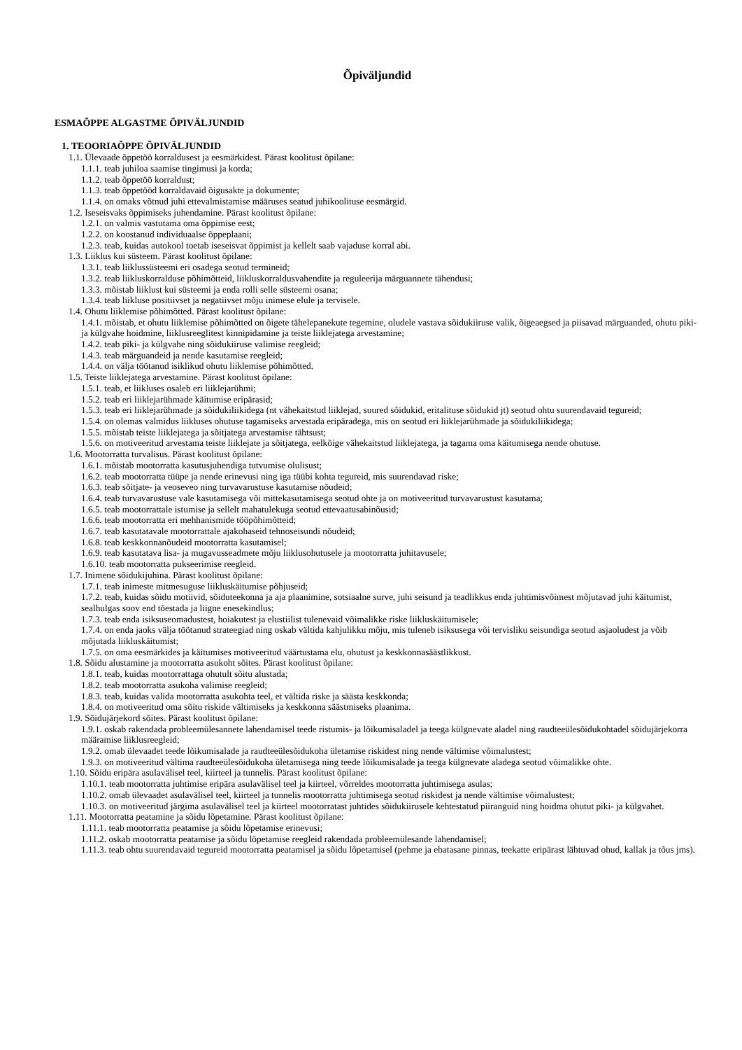Õpiväljundid
ESMAÕPPE ALGASTME ÕPIVÄLJUNDID
1. TEOORIAÕPPE ÕPIVÄLJUNDID
1.1. Ülevaade õppetöö korraldusest ja eesmärkidest. Pärast koolitust õpilane:
1.1.1. teab juhiloa saamise tingimusi ja korda;
1.1.2. teab õppetöö korraldust;
1.1.3. teab õppetööd korraldavaid õigusakte ja dokumente;
1.1.4. on omaks võtnud juhi ettevalmistamise määruses seatud juhikoolituse eesmärgid.
1.2. Iseseisvaks õppimiseks juhendamine. Pärast koolitust õpilane:
1.2.1. on valmis vastutama oma õppimise eest;
1.2.2. on koostanud individuaalse õppeplaani;
1.2.3. teab, kuidas autokool toetab iseseisvat õppimist ja kellelt saab vajaduse korral abi.
1.3. Liiklus kui süsteem. Pärast koolitust õpilane:
1.3.1. teab liiklussüsteemi eri osadega seotud termineid;
1.3.2. teab liikluskorralduse põhimõtteid, liikluskorraldusvahendite ja reguleerija märguannete tähendusi;
1.3.3. mõistab liiklust kui süsteemi ja enda rolli selle süsteemi osana;
1.3.4. teab liikluse positiivset ja negatiivset mõju inimese elule ja tervisele.
1.4. Ohutu liiklemise põhimõtted. Pärast koolitust õpilane:
1.4.1. mõistab, et ohutu liiklemise põhimõtted on õigete tähelepanekute tegemine, oludele vastava sõidukiiruse valik, õigeaegsed ja piisavad märguanded, ohutu piki- ja külgvahe hoidmine, liiklusreeglitest kinnipidamine ja teiste liiklejatega arvestamine;
1.4.2. teab piki- ja külgvahe ning sõidukiiruse valimise reegleid;
1.4.3. teab märguandeid ja nende kasutamise reegleid;
1.4.4. on välja töötanud isiklikud ohutu liiklemise põhimõtted.
1.5. Teiste liiklejatega arvestamine. Pärast koolitust õpilane:
1.5.1. teab, et liikluses osaleb eri liiklejarühmi;
1.5.2. teab eri liiklejarühmade käitumise eripärasid;
1.5.3. teab eri liiklejarühmade ja sõidukiliikidega (nt vähekaitstud liiklejad, suured sõidukid, eritalituse sõidukid jt) seotud ohtu suurendavaid tegureid;
1.5.4. on olemas valmidus liikluses ohutuse tagamiseks arvestada eripäradega, mis on seotud eri liiklejarühmade ja sõidukiliikidega;
1.5.5. mõistab teiste liiklejatega ja sõitjatega arvestamise tähtsust;
1.5.6. on motiveeritud arvestama teiste liiklejate ja sõitjatega, eelkõige vähekaitstud liiklejatega, ja tagama oma käitumisega nende ohutuse.
1.6. Mootorratta turvalisus. Pärast koolitust õpilane:
1.6.1. mõistab mootorratta kasutusjuhendiga tutvumise olulisust;
1.6.2. teab mootorratta tüüpe ja nende erinevusi ning iga tüübi kohta tegureid, mis suurendavad riske;
1.6.3. teab sõitjate- ja veoseveo ning turvavarustuse kasutamise nõudeid;
1.6.4. teab turvavarustuse vale kasutamisega või mittekasutamisega seotud ohte ja on motiveeritud turvavarustust kasutama;
1.6.5. teab mootorrattale istumise ja sellelt mahatulekuga seotud ettevaatusabinõusid;
1.6.6. teab mootorratta eri mehhanismide tööpõhimõtteid;
1.6.7. teab kasutatavale mootorrattale ajakohaseid tehnoseisundi nõudeid;
1.6.8. teab keskkonnanõudeid mootorratta kasutamisel;
1.6.9. teab kasutatava lisa- ja mugavusseadmete mõju liiklusohutusele ja mootorratta juhitavusele;
1.6.10. teab mootorratta pukseerimise reegleid.
1.7. Inimene sõidukijuhina. Pärast koolitust õpilane:
1.7.1. teab inimeste mitmesuguse liikluskäitumise põhjuseid;
1.7.2. teab, kuidas sõidu motiivid, sõiduteekonna ja aja plaanimine, sotsiaalne surve, juhi seisund ja teadlikkus enda juhtimisvõimest mõjutavad juhi käitumist, sealhulgas soov end tõestada ja liigne enesekindlus;
1.7.3. teab enda isiksuseomadustest, hoiakutest ja elustiilist tulenevaid võimalikke riske liikluskäitumisele;
1.7.4. on enda jaoks välja töötanud strateegiad ning oskab vältida kahjulikku mõju, mis tuleneb isiksusega või tervisliku seisundiga seotud asjaoludest ja võib mõjutada liikluskäitumist;
1.7.5. on oma eesmärkides ja käitumises motiveeritud väärtustama elu, ohutust ja keskkonnasäästlikkust.
1.8. Sõidu alustamine ja mootorratta asukoht sõites. Pärast koolitust õpilane:
1.8.1. teab, kuidas mootorrattaga ohutult sõitu alustada;
1.8.2. teab mootorratta asukoha valimise reegleid;
1.8.3. teab, kuidas valida mootorratta asukohta teel, et vältida riske ja säästa keskkonda;
1.8.4. on motiveeritud oma sõitu riskide vältimiseks ja keskkonna säästmiseks plaanima.
1.9. Sõidujärjekord sõites. Pärast koolitust õpilane:
1.9.1. oskab rakendada probleemülesannete lahendamisel teede ristumis- ja lõikumisaladel ja teega külgnevate aladel ning raudteeülesõidukohtadel sõidujärjekorra määramise liiklusreegleid;
1.9.2. omab ülevaadet teede lõikumisalade ja raudteeülesõidukoha ületamise riskidest ning nende vältimise võimalustest;
1.9.3. on motiveeritud vältima raudteeülesõidukoha ületamisega ning teede lõikumisalade ja teega külgnevate aladega seotud võimalikke ohte.
1.10. Sõidu eripära asulavälisel teel, kiirteel ja tunnelis. Pärast koolitust õpilane:
1.10.1. teab mootorratta juhtimise eripära asulavälisel teel ja kiirteel, võrreldes mootorratta juhtimisega asulas;
1.10.2. omab ülevaadet asulavälisel teel, kiirteel ja tunnelis mootorratta juhtimisega seotud riskidest ja nende vältimise võimalustest;
1.10.3. on motiveeritud järgima asulavälisel teel ja kiirteel mootorratast juhtides sõidukiirusele kehtestatud piiranguid ning hoidma ohutut piki- ja külgvahet.
1.11. Mootorratta peatamine ja sõidu lõpetamine. Pärast koolitust õpilane:
1.11.1. teab mootorratta peatamise ja sõidu lõpetamise erinevusi;
1.11.2. oskab mootorratta peatamise ja sõidu lõpetamise reegleid rakendada probleemülesande lahendamisel;
1.11.3. teab ohtu suurendavaid tegureid mootorratta peatamisel ja sõidu lõpetamisel (pehme ja ebatasane pinnas, teekatte eripärast lähtuvad ohud, kallak ja tõus jms).